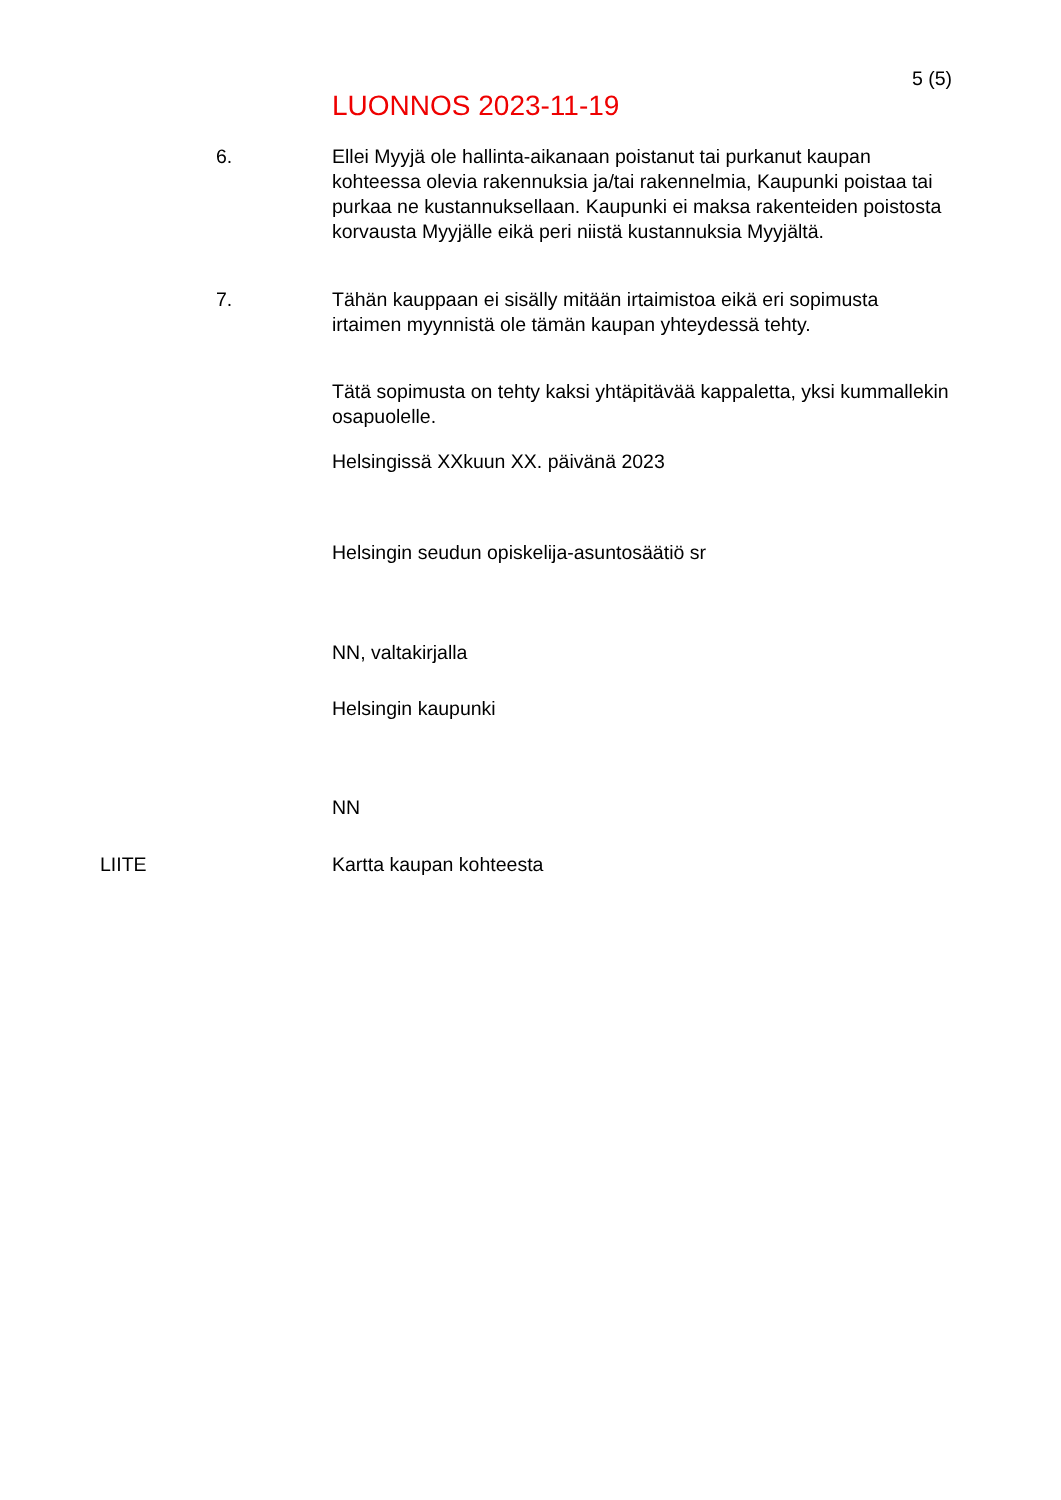5 (5)
LUONNOS 2023-11-19
6.
Ellei Myyjä ole hallinta-aikanaan poistanut tai purkanut kaupan kohteessa olevia rakennuksia ja/tai rakennelmia, Kaupunki poistaa tai purkaa ne kustannuksellaan. Kaupunki ei maksa rakenteiden poistosta korvausta Myyjälle eikä peri niistä kustannuksia Myyjältä.
7.
Tähän kauppaan ei sisälly mitään irtaimistoa eikä eri sopimusta irtaimen myynnistä ole tämän kaupan yhteydessä tehty.
Tätä sopimusta on tehty kaksi yhtäpitävää kappaletta, yksi kummallekin osapuolelle.
Helsingissä XXkuun XX. päivänä 2023
Helsingin seudun opiskelija-asuntosäätiö sr
NN, valtakirjalla
Helsingin kaupunki
NN
LIITE Kartta kaupan kohteesta